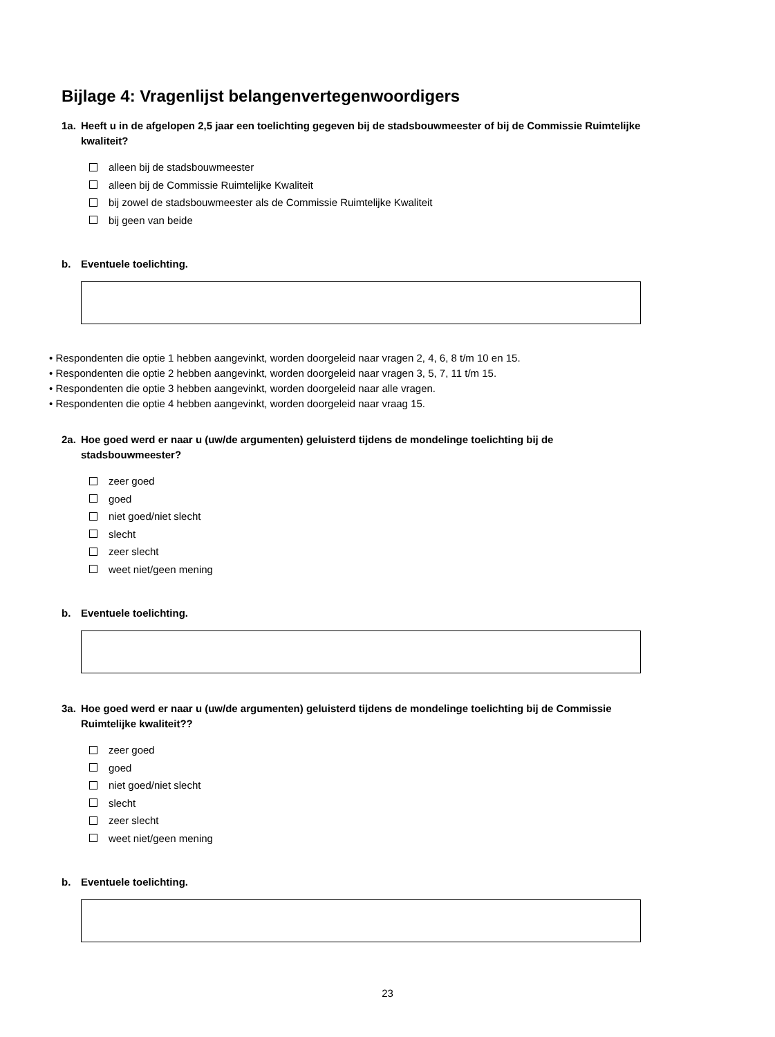Bijlage 4: Vragenlijst belangenvertegenwoordigers
1a. Heeft u in de afgelopen 2,5 jaar een toelichting gegeven bij de stadsbouwmeester of bij de Commissie Ruimtelijke kwaliteit?
alleen bij de stadsbouwmeester
alleen bij de Commissie Ruimtelijke Kwaliteit
bij zowel de stadsbouwmeester als de Commissie Ruimtelijke Kwaliteit
bij geen van beide
b. Eventuele toelichting.
• Respondenten die optie 1 hebben aangevinkt, worden doorgeleid naar vragen 2, 4, 6, 8 t/m 10 en 15.
• Respondenten die optie 2 hebben aangevinkt, worden doorgeleid naar vragen 3, 5, 7, 11 t/m 15.
• Respondenten die optie 3 hebben aangevinkt, worden doorgeleid naar alle vragen.
• Respondenten die optie 4 hebben aangevinkt, worden doorgeleid naar vraag 15.
2a. Hoe goed werd er naar u (uw/de argumenten) geluisterd tijdens de mondelinge toelichting bij de stadsbouwmeester?
zeer goed
goed
niet goed/niet slecht
slecht
zeer slecht
weet niet/geen mening
b. Eventuele toelichting.
3a. Hoe goed werd er naar u (uw/de argumenten) geluisterd tijdens de mondelinge toelichting bij de Commissie Ruimtelijke kwaliteit??
zeer goed
goed
niet goed/niet slecht
slecht
zeer slecht
weet niet/geen mening
b. Eventuele toelichting.
23